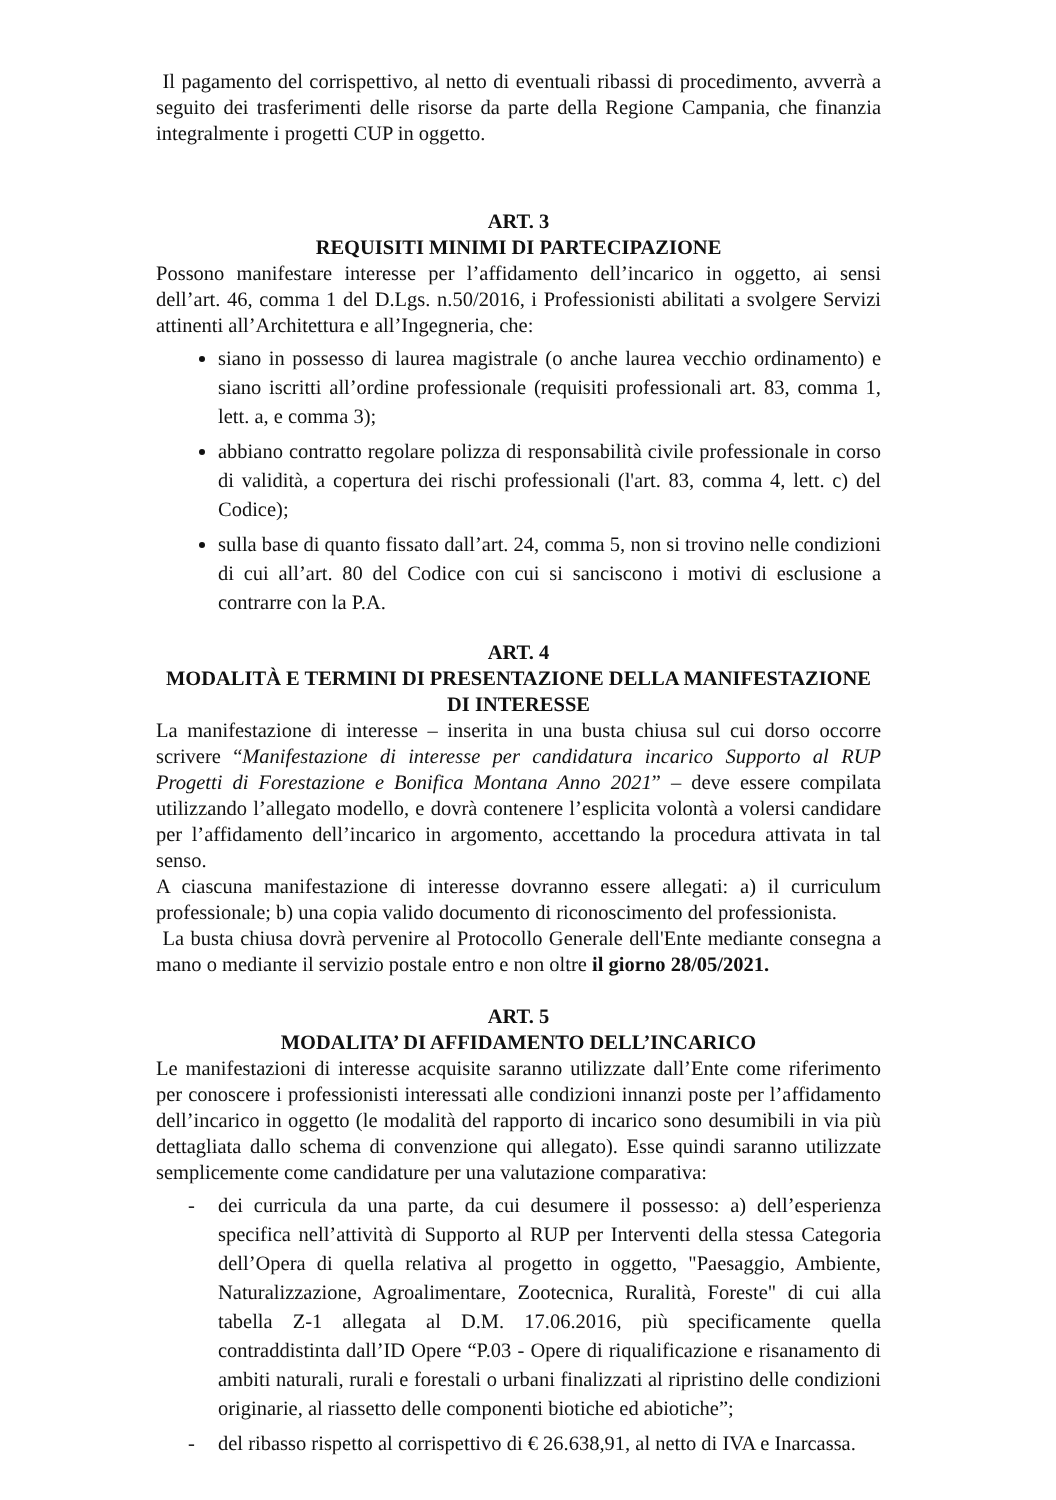Il pagamento del corrispettivo, al netto di eventuali ribassi di procedimento, avverrà a seguito dei trasferimenti delle risorse da parte della Regione Campania, che finanzia integralmente i progetti CUP in oggetto.
ART. 3
REQUISITI MINIMI DI PARTECIPAZIONE
Possono manifestare interesse per l’affidamento dell’incarico in oggetto, ai sensi dell’art. 46, comma 1 del D.Lgs. n.50/2016, i Professionisti abilitati a svolgere Servizi attinenti all’Architettura e all’Ingegneria, che:
siano in possesso di laurea magistrale (o anche laurea vecchio ordinamento) e siano iscritti all’ordine professionale (requisiti professionali art. 83, comma 1, lett. a, e comma 3);
abbiano contratto regolare polizza di responsabilità civile professionale in corso di validità, a copertura dei rischi professionali (l'art. 83, comma 4, lett. c) del Codice);
sulla base di quanto fissato dall’art. 24, comma 5, non si trovino nelle condizioni di cui all’art. 80 del Codice con cui si sanciscono i motivi di esclusione a contrarre con la P.A.
ART. 4
MODALITÀ E TERMINI DI PRESENTAZIONE DELLA MANIFESTAZIONE DI INTERESSE
La manifestazione di interesse – inserita in una busta chiusa sul cui dorso occorre scrivere “Manifestazione di interesse per candidatura incarico Supporto al RUP Progetti di Forestazione e Bonifica Montana Anno 2021” – deve essere compilata utilizzando l’allegato modello, e dovrà contenere l’esplicita volontà a volersi candidare per l’affidamento dell’incarico in argomento, accettando la procedura attivata in tal senso.
A ciascuna manifestazione di interesse dovranno essere allegati: a) il curriculum professionale; b) una copia valido documento di riconoscimento del professionista.
La busta chiusa dovrà pervenire al Protocollo Generale dell'Ente mediante consegna a mano o mediante il servizio postale entro e non oltre il giorno 28/05/2021.
ART. 5
MODALITA’ DI AFFIDAMENTO DELL’INCARICO
Le manifestazioni di interesse acquisite saranno utilizzate dall’Ente come riferimento per conoscere i professionisti interessati alle condizioni innanzi poste per l’affidamento dell’incarico in oggetto (le modalità del rapporto di incarico sono desumibili in via più dettagliata dallo schema di convenzione qui allegato). Esse quindi saranno utilizzate semplicemente come candidature per una valutazione comparativa:
- dei curricula da una parte, da cui desumere il possesso: a) dell’esperienza specifica nell’attività di Supporto al RUP per Interventi della stessa Categoria dell’Opera di quella relativa al progetto in oggetto, "Paesaggio, Ambiente, Naturalizzazione, Agroalimentare, Zootecnica, Ruralità, Foreste" di cui alla tabella Z-1 allegata al D.M. 17.06.2016, più specificamente quella contraddistinta dall’ID Opere “P.03 - Opere di riqualificazione e risanamento di ambiti naturali, rurali e forestali o urbani finalizzati al ripristino delle condizioni originarie, al riassetto delle componenti biotiche ed abiotiche”;
- del ribasso rispetto al corrispettivo di € 26.638,91, al netto di IVA e Inarcassa.